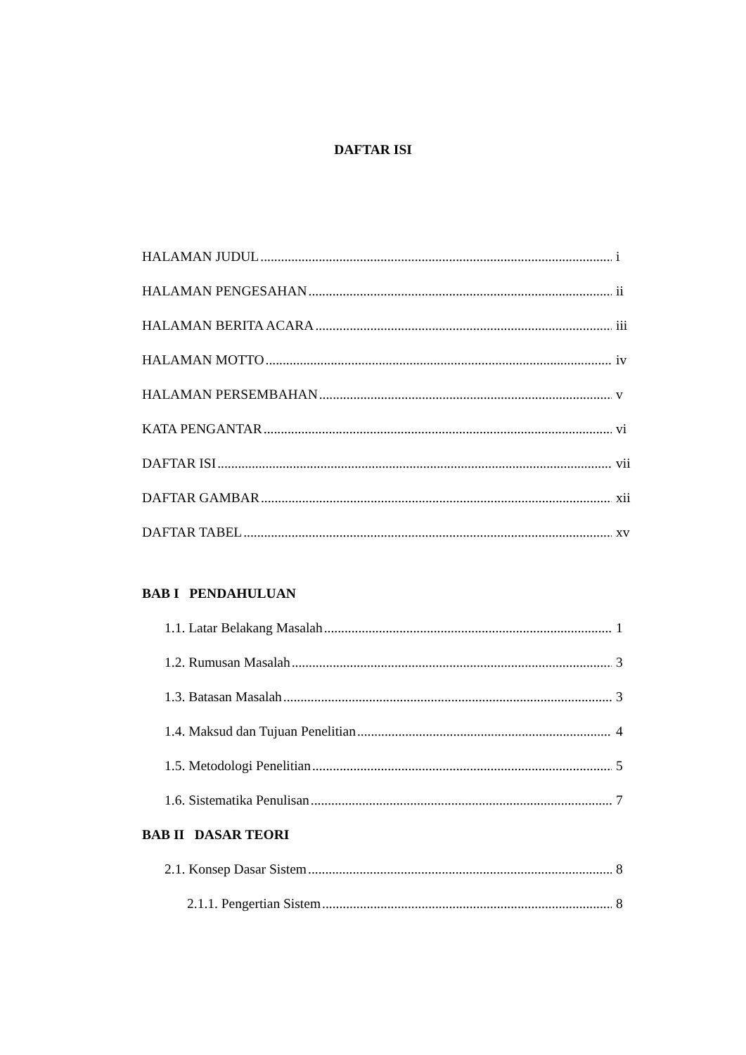DAFTAR ISI
HALAMAN JUDUL i
HALAMAN PENGESAHAN ii
HALAMAN BERITA ACARA iii
HALAMAN MOTTO iv
HALAMAN PERSEMBAHAN v
KATA PENGANTAR vi
DAFTAR ISI vii
DAFTAR GAMBAR xii
DAFTAR TABEL xv
BAB I PENDAHULUAN
1.1. Latar Belakang Masalah 1
1.2. Rumusan Masalah 3
1.3. Batasan Masalah 3
1.4. Maksud dan Tujuan Penelitian 4
1.5. Metodologi Penelitian 5
1.6. Sistematika Penulisan 7
BAB II DASAR TEORI
2.1. Konsep Dasar Sistem 8
2.1.1. Pengertian Sistem 8